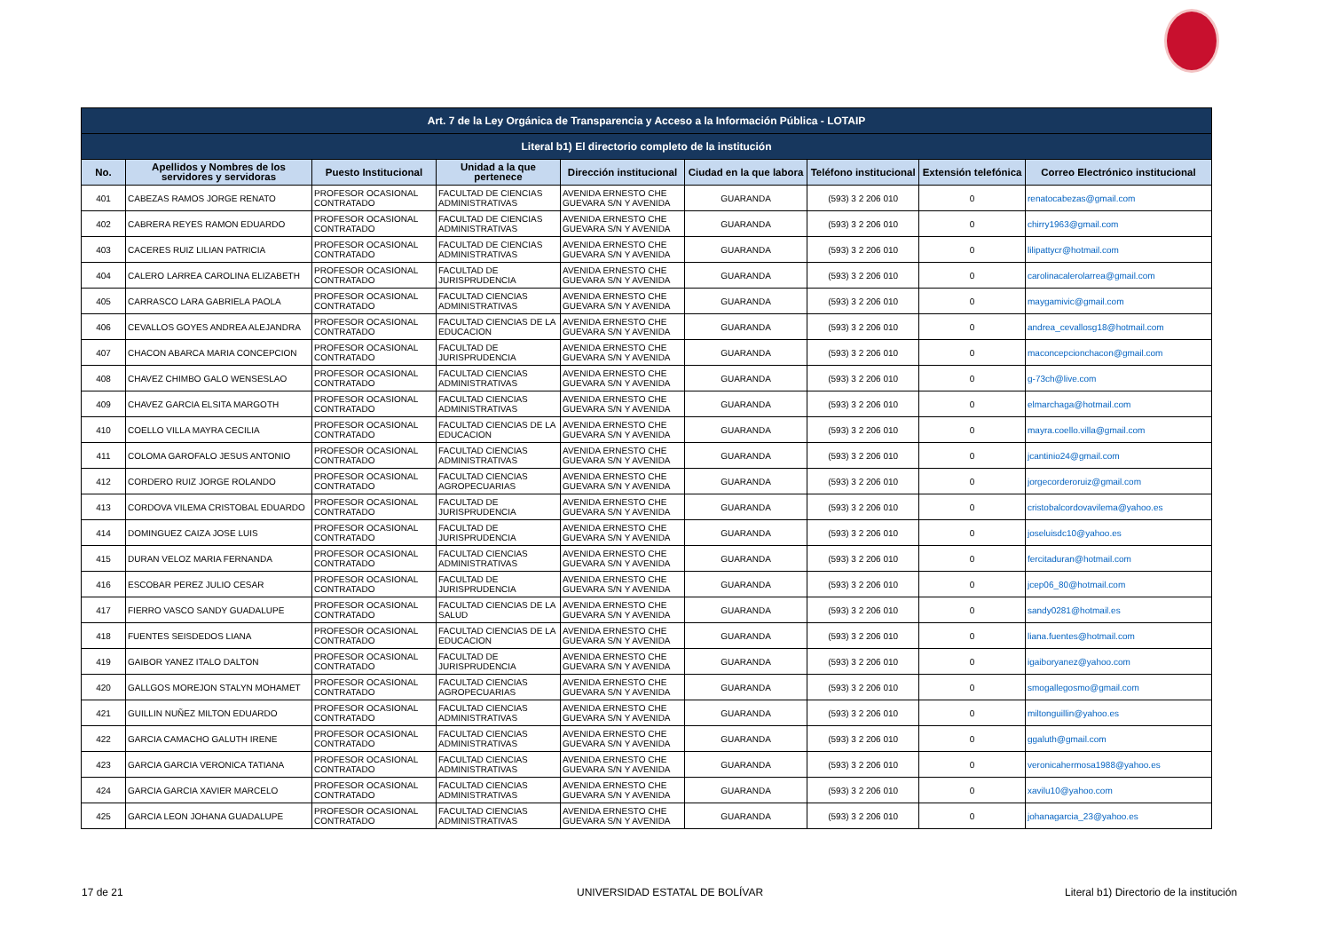| Art. 7 de la Ley Orgánica de Transparencia y Acceso a la Información Pública - LOTAIP | | | | | | | | |
| Literal b1) El directorio completo de la institución | | | | | | | | |
| No. | Apellidos y Nombres de los servidores y servidoras | Puesto Institucional | Unidad a la que pertenece | Dirección institucional | Ciudad en la que labora | Teléfono institucional | Extensión telefónica | Correo Electrónico institucional |
| 401 | CABEZAS RAMOS JORGE RENATO | PROFESOR OCASIONAL CONTRATADO | FACULTAD DE CIENCIAS ADMINISTRATIVAS | AVENIDA ERNESTO CHE GUEVARA S/N Y AVENIDA | GUARANDA | (593) 3 2 206 010 | 0 | renatocabezas@gmail.com |
| 402 | CABRERA REYES RAMON EDUARDO | PROFESOR OCASIONAL CONTRATADO | FACULTAD DE CIENCIAS ADMINISTRATIVAS | AVENIDA ERNESTO CHE GUEVARA S/N Y AVENIDA | GUARANDA | (593) 3 2 206 010 | 0 | chirry1963@gmail.com |
| 403 | CACERES RUIZ LILIAN PATRICIA | PROFESOR OCASIONAL CONTRATADO | FACULTAD DE CIENCIAS ADMINISTRATIVAS | AVENIDA ERNESTO CHE GUEVARA S/N Y AVENIDA | GUARANDA | (593) 3 2 206 010 | 0 | lilipattycr@hotmail.com |
| 404 | CALERO LARREA CAROLINA ELIZABETH | PROFESOR OCASIONAL CONTRATADO | FACULTAD DE JURISPRUDENCIA | AVENIDA ERNESTO CHE GUEVARA S/N Y AVENIDA | GUARANDA | (593) 3 2 206 010 | 0 | carolinacalerolarrea@gmail.com |
| 405 | CARRASCO LARA GABRIELA PAOLA | PROFESOR OCASIONAL CONTRATADO | FACULTAD CIENCIAS ADMINISTRATIVAS | AVENIDA ERNESTO CHE GUEVARA S/N Y AVENIDA | GUARANDA | (593) 3 2 206 010 | 0 | maygamivic@gmail.com |
| 406 | CEVALLOS GOYES ANDREA ALEJANDRA | PROFESOR OCASIONAL CONTRATADO | FACULTAD CIENCIAS DE LA EDUCACION | AVENIDA ERNESTO CHE GUEVARA S/N Y AVENIDA | GUARANDA | (593) 3 2 206 010 | 0 | andrea_cevallosg18@hotmail.com |
| 407 | CHACON ABARCA MARIA CONCEPCION | PROFESOR OCASIONAL CONTRATADO | FACULTAD DE JURISPRUDENCIA | AVENIDA ERNESTO CHE GUEVARA S/N Y AVENIDA | GUARANDA | (593) 3 2 206 010 | 0 | maconcepcionchacon@gmail.com |
| 408 | CHAVEZ CHIMBO GALO WENSESLAO | PROFESOR OCASIONAL CONTRATADO | FACULTAD CIENCIAS ADMINISTRATIVAS | AVENIDA ERNESTO CHE GUEVARA S/N Y AVENIDA | GUARANDA | (593) 3 2 206 010 | 0 | g-73ch@live.com |
| 409 | CHAVEZ GARCIA ELSITA MARGOTH | PROFESOR OCASIONAL CONTRATADO | FACULTAD CIENCIAS ADMINISTRATIVAS | AVENIDA ERNESTO CHE GUEVARA S/N Y AVENIDA | GUARANDA | (593) 3 2 206 010 | 0 | elmarchaga@hotmail.com |
| 410 | COELLO VILLA MAYRA CECILIA | PROFESOR OCASIONAL CONTRATADO | FACULTAD CIENCIAS DE LA EDUCACION | AVENIDA ERNESTO CHE GUEVARA S/N Y AVENIDA | GUARANDA | (593) 3 2 206 010 | 0 | mayra.coello.villa@gmail.com |
| 411 | COLOMA GAROFALO JESUS ANTONIO | PROFESOR OCASIONAL CONTRATADO | FACULTAD CIENCIAS ADMINISTRATIVAS | AVENIDA ERNESTO CHE GUEVARA S/N Y AVENIDA | GUARANDA | (593) 3 2 206 010 | 0 | jcantinio24@gmail.com |
| 412 | CORDERO RUIZ JORGE ROLANDO | PROFESOR OCASIONAL CONTRATADO | FACULTAD CIENCIAS AGROPECUARIAS | AVENIDA ERNESTO CHE GUEVARA S/N Y AVENIDA | GUARANDA | (593) 3 2 206 010 | 0 | jorgecorderoruiz@gmail.com |
| 413 | CORDOVA VILEMA CRISTOBAL EDUARDO | PROFESOR OCASIONAL CONTRATADO | FACULTAD DE JURISPRUDENCIA | AVENIDA ERNESTO CHE GUEVARA S/N Y AVENIDA | GUARANDA | (593) 3 2 206 010 | 0 | cristobalcordovavilema@yahoo.es |
| 414 | DOMINGUEZ CAIZA JOSE LUIS | PROFESOR OCASIONAL CONTRATADO | FACULTAD DE JURISPRUDENCIA | AVENIDA ERNESTO CHE GUEVARA S/N Y AVENIDA | GUARANDA | (593) 3 2 206 010 | 0 | joseluisdc10@yahoo.es |
| 415 | DURAN VELOZ MARIA FERNANDA | PROFESOR OCASIONAL CONTRATADO | FACULTAD CIENCIAS ADMINISTRATIVAS | AVENIDA ERNESTO CHE GUEVARA S/N Y AVENIDA | GUARANDA | (593) 3 2 206 010 | 0 | fercitaduran@hotmail.com |
| 416 | ESCOBAR PEREZ JULIO CESAR | PROFESOR OCASIONAL CONTRATADO | FACULTAD DE JURISPRUDENCIA | AVENIDA ERNESTO CHE GUEVARA S/N Y AVENIDA | GUARANDA | (593) 3 2 206 010 | 0 | jcep06_80@hotmail.com |
| 417 | FIERRO VASCO SANDY GUADALUPE | PROFESOR OCASIONAL CONTRATADO | FACULTAD CIENCIAS DE LA SALUD | AVENIDA ERNESTO CHE GUEVARA S/N Y AVENIDA | GUARANDA | (593) 3 2 206 010 | 0 | sandy0281@hotmail.es |
| 418 | FUENTES SEISDEDOS LIANA | PROFESOR OCASIONAL CONTRATADO | FACULTAD CIENCIAS DE LA EDUCACION | AVENIDA ERNESTO CHE GUEVARA S/N Y AVENIDA | GUARANDA | (593) 3 2 206 010 | 0 | liana.fuentes@hotmail.com |
| 419 | GAIBOR YANEZ ITALO DALTON | PROFESOR OCASIONAL CONTRATADO | FACULTAD DE JURISPRUDENCIA | AVENIDA ERNESTO CHE GUEVARA S/N Y AVENIDA | GUARANDA | (593) 3 2 206 010 | 0 | igaiboryanez@yahoo.com |
| 420 | GALLGOS MOREJON STALYN MOHAMET | PROFESOR OCASIONAL CONTRATADO | FACULTAD CIENCIAS AGROPECUARIAS | AVENIDA ERNESTO CHE GUEVARA S/N Y AVENIDA | GUARANDA | (593) 3 2 206 010 | 0 | smogallegosmo@gmail.com |
| 421 | GUILLIN NUÑEZ MILTON EDUARDO | PROFESOR OCASIONAL CONTRATADO | FACULTAD CIENCIAS ADMINISTRATIVAS | AVENIDA ERNESTO CHE GUEVARA S/N Y AVENIDA | GUARANDA | (593) 3 2 206 010 | 0 | miltonguillin@yahoo.es |
| 422 | GARCIA CAMACHO GALUTH IRENE | PROFESOR OCASIONAL CONTRATADO | FACULTAD CIENCIAS ADMINISTRATIVAS | AVENIDA ERNESTO CHE GUEVARA S/N Y AVENIDA | GUARANDA | (593) 3 2 206 010 | 0 | ggaluth@gmail.com |
| 423 | GARCIA GARCIA VERONICA TATIANA | PROFESOR OCASIONAL CONTRATADO | FACULTAD CIENCIAS ADMINISTRATIVAS | AVENIDA ERNESTO CHE GUEVARA S/N Y AVENIDA | GUARANDA | (593) 3 2 206 010 | 0 | veronicahermosa1988@yahoo.es |
| 424 | GARCIA GARCIA XAVIER MARCELO | PROFESOR OCASIONAL CONTRATADO | FACULTAD CIENCIAS ADMINISTRATIVAS | AVENIDA ERNESTO CHE GUEVARA S/N Y AVENIDA | GUARANDA | (593) 3 2 206 010 | 0 | xavilu10@yahoo.com |
| 425 | GARCIA LEON JOHANA GUADALUPE | PROFESOR OCASIONAL CONTRATADO | FACULTAD CIENCIAS ADMINISTRATIVAS | AVENIDA ERNESTO CHE GUEVARA S/N Y AVENIDA | GUARANDA | (593) 3 2 206 010 | 0 | johanagarcia_23@yahoo.es |
17 de 21 UNIVERSIDAD ESTATAL DE BOLÍVAR
Literal b1) Directorio de la institución